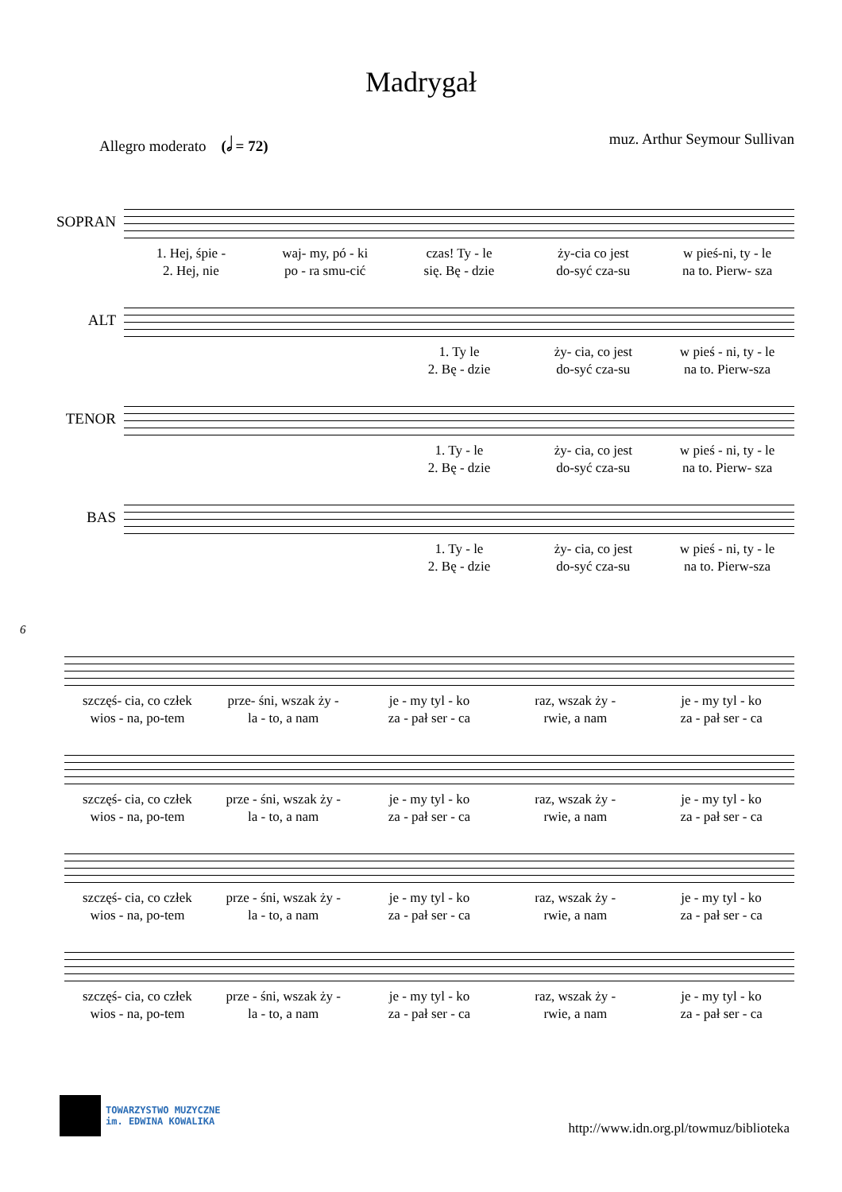Madrygał
Allegro moderato (𝅗𝅥 = 72) muz. Arthur Seymour Sullivan
SOPRAN
1. Hej, śpie -
2. Hej, nie
waj- my, pó - ki
po - ra smu-cić
czas! Ty - le
się. Bę - dzie
ży-cia co jest
do-syć cza-su
w pieś-ni, ty - le
na to. Pierw- sza
ALT
1. Ty le
2. Bę - dzie
ży- cia, co jest
do-syć cza-su
w pieś - ni, ty - le
na to. Pierw-sza
TENOR
1. Ty - le
2. Bę - dzie
ży- cia, co jest
do-syć cza-su
w pieś - ni, ty - le
na to. Pierw- sza
BAS
1. Ty - le
2. Bę - dzie
ży- cia, co jest
do-syć cza-su
w pieś - ni, ty - le
na to. Pierw-sza
6
szczęś- cia, co człek
wios - na, po-tem
prze- śni, wszak ży -
la - to, a nam
je - my tyl - ko
za - pał ser - ca
raz, wszak ży -
rwie, a nam
je - my tyl - ko
za - pał ser - ca
szczęś- cia, co człek
wios - na, po-tem
prze - śni, wszak ży -
la - to, a nam
je - my tyl - ko
za - pał ser - ca
raz, wszak ży -
rwie, a nam
je - my tyl - ko
za - pał ser - ca
szczęś- cia, co człek
wios - na, po-tem
prze - śni, wszak ży -
la - to, a nam
je - my tyl - ko
za - pał ser - ca
raz, wszak ży -
rwie, a nam
je - my tyl - ko
za - pał ser - ca
szczęś- cia, co człek
wios - na, po-tem
prze - śni, wszak ży -
la - to, a nam
je - my tyl - ko
za - pał ser - ca
raz, wszak ży -
rwie, a nam
je - my tyl - ko
za - pał ser - ca
TOWARZYSTWO MUZYCZNE
im. EDWINA KOWALIKA
http://www.idn.org.pl/towmuz/biblioteka